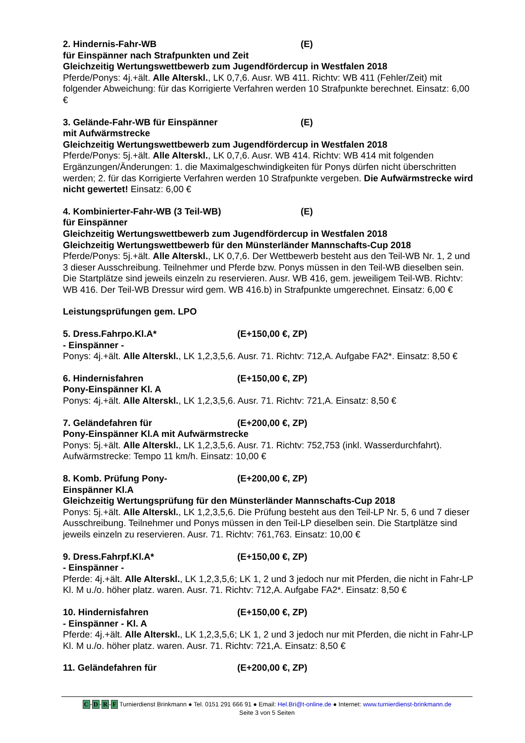2. Hindernis-Fahr-WB (E)
für Einspänner nach Strafpunkten und Zeit
Gleichzeitig Wertungswettbewerb zum Jugendfördercup in Westfalen 2018
Pferde/Ponys: 4j.+ält. Alle Alterskl., LK 0,7,6. Ausr. WB 411. Richtv: WB 411 (Fehler/Zeit) mit folgender Abweichung: für das Korrigierte Verfahren werden 10 Strafpunkte berechnet. Einsatz: 6,00 €
3. Gelände-Fahr-WB für Einspänner (E)
mit Aufwärmstrecke
Gleichzeitig Wertungswettbewerb zum Jugendfördercup in Westfalen 2018
Pferde/Ponys: 5j.+ält. Alle Alterskl., LK 0,7,6. Ausr. WB 414. Richtv: WB 414 mit folgenden Ergänzungen/Änderungen: 1. die Maximalgeschwindigkeiten für Ponys dürfen nicht überschritten werden; 2. für das Korrigierte Verfahren werden 10 Strafpunkte vergeben. Die Aufwärmstrecke wird nicht gewertet! Einsatz: 6,00 €
4. Kombinierter-Fahr-WB (3 Teil-WB) (E)
für Einspänner
Gleichzeitig Wertungswettbewerb zum Jugendfördercup in Westfalen 2018
Gleichzeitig Wertungswettbewerb für den Münsterländer Mannschafts-Cup 2018
Pferde/Ponys: 5j.+ält. Alle Alterskl., LK 0,7,6. Der Wettbewerb besteht aus den Teil-WB Nr. 1, 2 und 3 dieser Ausschreibung. Teilnehmer und Pferde bzw. Ponys müssen in den Teil-WB dieselben sein. Die Startplätze sind jeweils einzeln zu reservieren. Ausr. WB 416, gem. jeweiligem Teil-WB. Richtv: WB 416. Der Teil-WB Dressur wird gem. WB 416.b) in Strafpunkte umgerechnet. Einsatz: 6,00 €
Leistungsprüfungen gem. LPO
5. Dress.Fahrpo.Kl.A* (E+150,00 €, ZP)
- Einspänner -
Ponys: 4j.+ält. Alle Alterskl., LK 1,2,3,5,6. Ausr. 71. Richtv: 712,A. Aufgabe FA2*. Einsatz: 8,50 €
6. Hindernisfahren (E+150,00 €, ZP)
Pony-Einspänner Kl. A
Ponys: 4j.+ält. Alle Alterskl., LK 1,2,3,5,6. Ausr. 71. Richtv: 721,A. Einsatz: 8,50 €
7. Geländefahren für (E+200,00 €, ZP)
Pony-Einspänner Kl.A mit Aufwärmstrecke
Ponys: 5j.+ält. Alle Alterskl., LK 1,2,3,5,6. Ausr. 71. Richtv: 752,753 (inkl. Wasserdurchfahrt). Aufwärmstrecke: Tempo 11 km/h. Einsatz: 10,00 €
8. Komb. Prüfung Pony- (E+200,00 €, ZP)
Einspänner Kl.A
Gleichzeitig Wertungsprüfung für den Münsterländer Mannschafts-Cup 2018
Ponys: 5j.+ält. Alle Alterskl., LK 1,2,3,5,6. Die Prüfung besteht aus den Teil-LP Nr. 5, 6 und 7 dieser Ausschreibung. Teilnehmer und Ponys müssen in den Teil-LP dieselben sein. Die Startplätze sind jeweils einzeln zu reservieren. Ausr. 71. Richtv: 761,763. Einsatz: 10,00 €
9. Dress.Fahrpf.Kl.A* (E+150,00 €, ZP)
- Einspänner -
Pferde: 4j.+ält. Alle Alterskl., LK 1,2,3,5,6; LK 1, 2 und 3 jedoch nur mit Pferden, die nicht in Fahr-LP Kl. M u./o. höher platz. waren. Ausr. 71. Richtv: 712,A. Aufgabe FA2*. Einsatz: 8,50 €
10. Hindernisfahren (E+150,00 €, ZP)
- Einspänner - Kl. A
Pferde: 4j.+ält. Alle Alterskl., LK 1,2,3,5,6; LK 1, 2 und 3 jedoch nur mit Pferden, die nicht in Fahr-LP Kl. M u./o. höher platz. waren. Ausr. 71. Richtv: 721,A. Einsatz: 8,50 €
11. Geländefahren für (E+200,00 €, ZP)
C-D-R-F Turnierdienst Brinkmann ● Tel. 0151 291 666 91 ● Email: Hel.Bri@t-online.de ● Internet: www.turnierdienst-brinkmann.de
Seite 3 von 5 Seiten